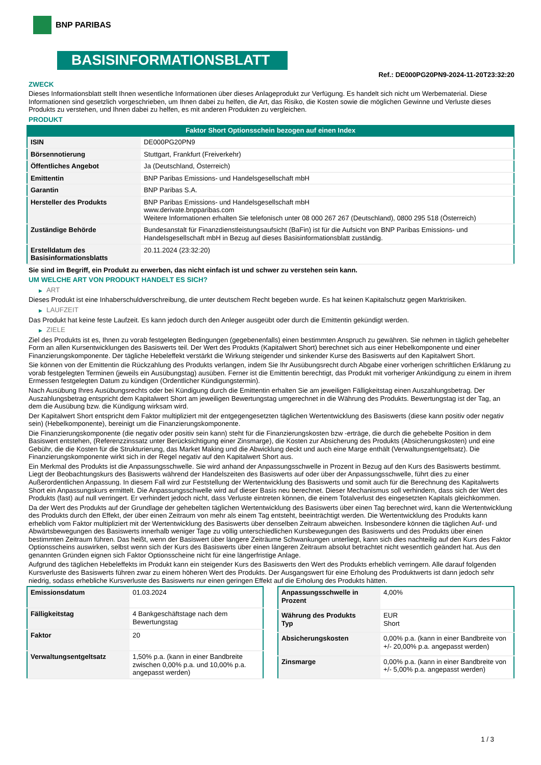BNP PARIBAS
BASISINFORMATIONSBLATT
Ref.: DE000PG20PN9-2024-11-20T23:32:20
ZWECK
Dieses Informationsblatt stellt Ihnen wesentliche Informationen über dieses Anlageprodukt zur Verfügung. Es handelt sich nicht um Werbematerial. Diese Informationen sind gesetzlich vorgeschrieben, um Ihnen dabei zu helfen, die Art, das Risiko, die Kosten sowie die möglichen Gewinne und Verluste dieses Produkts zu verstehen, und Ihnen dabei zu helfen, es mit anderen Produkten zu vergleichen.
PRODUKT
Faktor Short Optionsschein bezogen auf einen Index
| ISIN | DE000PG20PN9 |
| Börsennotierung | Stuttgart, Frankfurt (Freiverkehr) |
| Öffentliches Angebot | Ja (Deutschland, Österreich) |
| Emittentin | BNP Paribas Emissions- und Handelsgesellschaft mbH |
| Garantin | BNP Paribas S.A. |
| Hersteller des Produkts | BNP Paribas Emissions- und Handelsgesellschaft mbH www.derivate.bnpparibas.com Weitere Informationen erhalten Sie telefonisch unter 08 000 267 267 (Deutschland), 0800 295 518 (Österreich) |
| Zuständige Behörde | Bundesanstalt für Finanzdienstleistungsaufsicht (BaFin) ist für die Aufsicht von BNP Paribas Emissions- und Handelsgesellschaft mbH in Bezug auf dieses Basisinformationsblatt zuständig. |
| Erstelldatum des Basisinformationsblatts | 20.11.2024 (23:32:20) |
Sie sind im Begriff, ein Produkt zu erwerben, das nicht einfach ist und schwer zu verstehen sein kann.
UM WELCHE ART VON PRODUKT HANDELT ES SICH?
▶ ART
Dieses Produkt ist eine Inhaberschuldverschreibung, die unter deutschem Recht begeben wurde. Es hat keinen Kapitalschutz gegen Marktrisiken.
▶ LAUFZEIT
Das Produkt hat keine feste Laufzeit. Es kann jedoch durch den Anleger ausgeübt oder durch die Emittentin gekündigt werden.
▶ ZIELE
Ziel des Produkts ist es, Ihnen zu vorab festgelegten Bedingungen (gegebenenfalls) einen bestimmten Anspruch zu gewähren. Sie nehmen in täglich gehebelter Form an allen Kursentwicklungen des Basiswerts teil. Der Wert des Produkts (Kapitalwert Short) berechnet sich aus einer Hebelkomponente und einer Finanzierungskomponente. Der tägliche Hebeleffekt verstärkt die Wirkung steigender und sinkender Kurse des Basiswerts auf den Kapitalwert Short.
Sie können von der Emittentin die Rückzahlung des Produkts verlangen, indem Sie Ihr Ausübungsrecht durch Abgabe einer vorherigen schriftlichen Erklärung zu vorab festgelegten Terminen (jeweils ein Ausübungstag) ausüben. Ferner ist die Emittentin berechtigt, das Produkt mit vorheriger Ankündigung zu einem in ihrem Ermessen festgelegten Datum zu kündigen (Ordentlicher Kündigungstermin).
Nach Ausübung Ihres Ausübungsrechts oder bei Kündigung durch die Emittentin erhalten Sie am jeweiligen Fälligkeitstag einen Auszahlungsbetrag. Der Auszahlungsbetrag entspricht dem Kapitalwert Short am jeweiligen Bewertungstag umgerechnet in die Währung des Produkts. Bewertungstag ist der Tag, an dem die Ausübung bzw. die Kündigung wirksam wird.
Der Kapitalwert Short entspricht dem Faktor multipliziert mit der entgegengesetzten täglichen Wertentwicklung des Basiswerts (diese kann positiv oder negativ sein) (Hebelkomponente), bereinigt um die Finanzierungskomponente.
Die Finanzierungskomponente (die negativ oder positiv sein kann) steht für die Finanzierungskosten bzw -erträge, die durch die gehebelte Position in dem Basiswert entstehen, (Referenzzinssatz unter Berücksichtigung einer Zinsmarge), die Kosten zur Absicherung des Produkts (Absicherungskosten) und eine Gebühr, die die Kosten für die Strukturierung, das Market Making und die Abwicklung deckt und auch eine Marge enthält (Verwaltungsentgeltsatz). Die Finanzierungskomponente wirkt sich in der Regel negativ auf den Kapitalwert Short aus.
Ein Merkmal des Produkts ist die Anpassungsschwelle. Sie wird anhand der Anpassungsschwelle in Prozent in Bezug auf den Kurs des Basiswerts bestimmt. Liegt der Beobachtungskurs des Basiswerts während der Handelszeiten des Basiswerts auf oder über der Anpassungsschwelle, führt dies zu einer Außerordentlichen Anpassung. In diesem Fall wird zur Feststellung der Wertentwicklung des Basiswerts und somit auch für die Berechnung des Kapitalwerts Short ein Anpassungskurs ermittelt. Die Anpassungsschwelle wird auf dieser Basis neu berechnet. Dieser Mechanismus soll verhindern, dass sich der Wert des Produkts (fast) auf null verringert. Er verhindert jedoch nicht, dass Verluste eintreten können, die einem Totalverlust des eingesetzten Kapitals gleichkommen.
Da der Wert des Produkts auf der Grundlage der gehebelten täglichen Wertentwicklung des Basiswerts über einen Tag berechnet wird, kann die Wertentwicklung des Produkts durch den Effekt, der über einen Zeitraum von mehr als einem Tag entsteht, beeinträchtigt werden. Die Wertentwicklung des Produkts kann erheblich vom Faktor multipliziert mit der Wertentwicklung des Basiswerts über denselben Zeitraum abweichen. Insbesondere können die täglichen Auf- und Abwärtsbewegungen des Basiswerts innerhalb weniger Tage zu völlig unterschiedlichen Kursbewegungen des Basiswerts und des Produkts über einen bestimmten Zeitraum führen. Das heißt, wenn der Basiswert über längere Zeiträume Schwankungen unterliegt, kann sich dies nachteilig auf den Kurs des Faktor Optionsscheins auswirken, selbst wenn sich der Kurs des Basiswerts über einen längeren Zeitraum absolut betrachtet nicht wesentlich geändert hat. Aus den genannten Gründen eignen sich Faktor Optionsscheine nicht für eine längerfristige Anlage.
Aufgrund des täglichen Hebeleffekts im Produkt kann ein steigender Kurs des Basiswerts den Wert des Produkts erheblich verringern. Alle darauf folgenden Kursverluste des Basiswerts führen zwar zu einem höheren Wert des Produkts. Der Ausgangswert für eine Erholung des Produktwerts ist dann jedoch sehr niedrig, sodass erhebliche Kursverluste des Basiswerts nur einen geringen Effekt auf die Erholung des Produkts hätten.
| Emissionsdatum | 01.03.2024 |
| Fälligkeitstag | 4 Bankgeschäftstage nach dem Bewertungstag |
| Faktor | 20 |
| Verwaltungsentgeltsatz | 1,50% p.a. (kann in einer Bandbreite zwischen 0,00% p.a. und 10,00% p.a. angepasst werden) |
| Anpassungsschwelle in Prozent | 4,00% |
| Währung des Produkts Typ | EUR Short |
| Absicherungskosten | 0,00% p.a. (kann in einer Bandbreite von +/- 20,00% p.a. angepasst werden) |
| Zinsmarge | 0,00% p.a. (kann in einer Bandbreite von +/- 5,00% p.a. angepasst werden) |
1 / 3